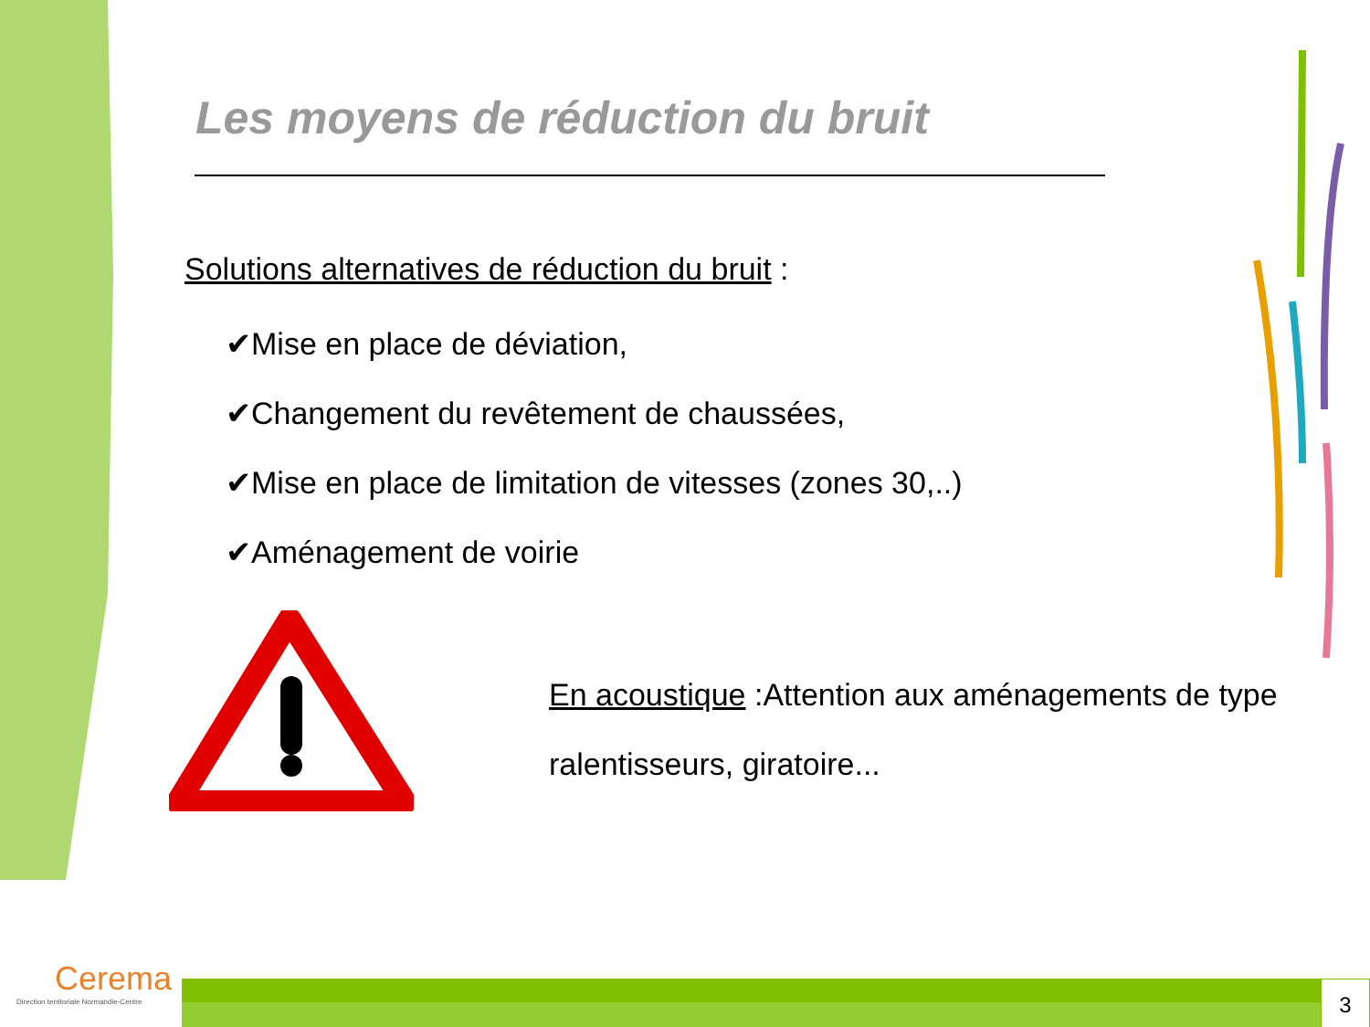Les moyens de réduction du bruit
Solutions alternatives de réduction du bruit :
✔Mise en place de déviation,
✔Changement du revêtement de chaussées,
✔Mise en place de limitation de vitesses (zones 30,..)
✔Aménagement de voirie
En acoustique :Attention aux aménagements de type ralentisseurs, giratoire...
Cerema
Direction territoriale Normandie-Centre
3